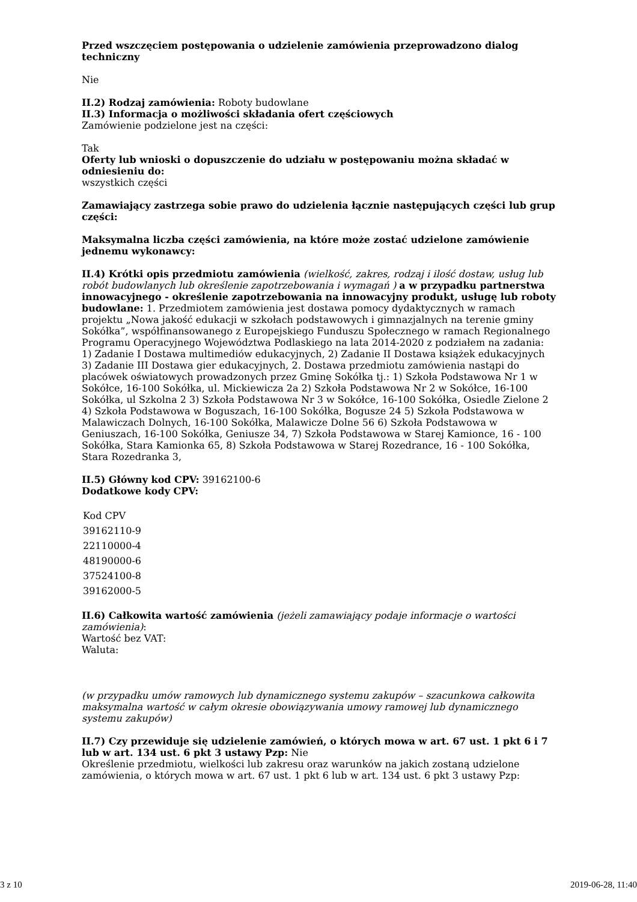Przed wszczęciem postępowania o udzielenie zamówienia przeprowadzono dialog techniczny
Nie
II.2) Rodzaj zamówienia: Roboty budowlane
II.3) Informacja o możliwości składania ofert częściowych
Zamówienie podzielone jest na części:
Tak
Oferty lub wnioski o dopuszczenie do udziału w postępowaniu można składać w odniesieniu do:
wszystkich części
Zamawiający zastrzega sobie prawo do udzielenia łącznie następujących części lub grup części:
Maksymalna liczba części zamówienia, na które może zostać udzielone zamówienie jednemu wykonawcy:
II.4) Krótki opis przedmiotu zamówienia (wielkość, zakres, rodzaj i ilość dostaw, usług lub robót budowlanych lub określenie zapotrzebowania i wymagań ) a w przypadku partnerstwa innowacyjnego - określenie zapotrzebowania na innowacyjny produkt, usługę lub roboty budowlane: 1. Przedmiotem zamówienia jest dostawa pomocy dydaktycznych w ramach projektu „Nowa jakość edukacji w szkołach podstawowych i gimnazjalnych na terenie gminy Sokółka”, współfinansowanego z Europejskiego Funduszu Społecznego w ramach Regionalnego Programu Operacyjnego Województwa Podlaskiego na lata 2014-2020 z podziałem na zadania: 1) Zadanie I Dostawa multimediów edukacyjnych, 2) Zadanie II Dostawa książek edukacyjnych 3) Zadanie III Dostawa gier edukacyjnych, 2. Dostawa przedmiotu zamówienia nastąpi do placówek oświatowych prowadzonych przez Gminę Sokółka tj.: 1) Szkoła Podstawowa Nr 1 w Sokółce, 16-100 Sokółka, ul. Mickiewicza 2a 2) Szkoła Podstawowa Nr 2 w Sokółce, 16-100 Sokółka, ul Szkolna 2 3) Szkoła Podstawowa Nr 3 w Sokółce, 16-100 Sokółka, Osiedle Zielone 2 4) Szkoła Podstawowa w Boguszach, 16-100 Sokółka, Bogusze 24 5) Szkoła Podstawowa w Malawiczach Dolnych, 16-100 Sokółka, Malawicze Dolne 56 6) Szkoła Podstawowa w Geniuszach, 16-100 Sokółka, Geniusze 34, 7) Szkoła Podstawowa w Starej Kamionce, 16 - 100 Sokółka, Stara Kamionka 65, 8) Szkoła Podstawowa w Starej Rozedrance, 16 - 100 Sokółka, Stara Rozedranka 3,
II.5) Główny kod CPV: 39162100-6
Dodatkowe kody CPV:
| Kod CPV |
| --- |
| 39162110-9 |
| 22110000-4 |
| 48190000-6 |
| 37524100-8 |
| 39162000-5 |
II.6) Całkowita wartość zamówienia (jeżeli zamawiający podaje informacje o wartości zamówienia):
Wartość bez VAT:
Waluta:
(w przypadku umów ramowych lub dynamicznego systemu zakupów – szacunkowa całkowita maksymalna wartość w całym okresie obowiązywania umowy ramowej lub dynamicznego systemu zakupów)
II.7) Czy przewiduje się udzielenie zamówień, o których mowa w art. 67 ust. 1 pkt 6 i 7 lub w art. 134 ust. 6 pkt 3 ustawy Pzp: Nie
Określenie przedmiotu, wielkości lub zakresu oraz warunków na jakich zostaną udzielone zamówienia, o których mowa w art. 67 ust. 1 pkt 6 lub w art. 134 ust. 6 pkt 3 ustawy Pzp:
3 z 10 2019-06-28, 11:40